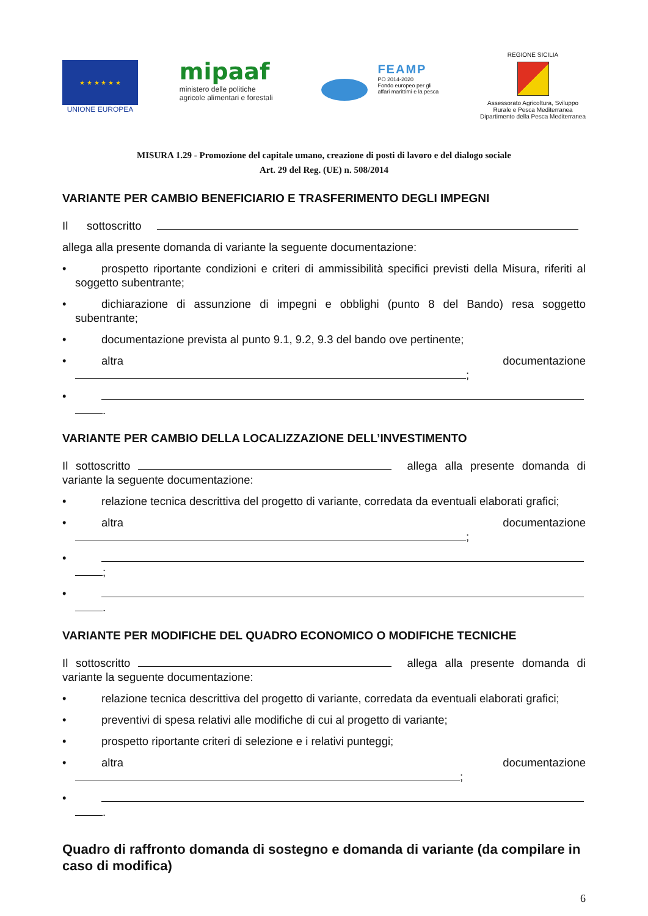★ ★ ★ ★ ★ ★
UNIONE EUROPEA
mipaaf
ministero delle politiche
agricole alimentari e forestali
FEAMP
PO 2014-2020
Fondo europeo per gli
affari marittimi e la pesca
REGIONE SICILIA
Assessorato Agricoltura, Sviluppo
Rurale e Pesca Mediterranea
Dipartimento della Pesca Mediterranea
MISURA 1.29 - Promozione del capitale umano, creazione di posti di lavoro e del dialogo sociale
Art. 29 del Reg. (UE) n. 508/2014
VARIANTE PER CAMBIO BENEFICIARIO E TRASFERIMENTO DEGLI IMPEGNI
Il sottoscritto
allega alla presente domanda di variante la seguente documentazione:
• prospetto riportante condizioni e criteri di ammissibilità specifici previsti della Misura, riferiti al soggetto subentrante;
• dichiarazione di assunzione di impegni e obblighi (punto 8 del Bando) resa soggetto subentrante;
• documentazione prevista al punto 9.1, 9.2, 9.3 del bando ove pertinente;
• altra documentazione
;
•
.
VARIANTE PER CAMBIO DELLA LOCALIZZAZIONE DELL’INVESTIMENTO
Il sottoscritto allega alla presente domanda di variante la seguente documentazione:
• relazione tecnica descrittiva del progetto di variante, corredata da eventuali elaborati grafici;
• altra documentazione
;
•
;
•
.
VARIANTE PER MODIFICHE DEL QUADRO ECONOMICO O MODIFICHE TECNICHE
Il sottoscritto allega alla presente domanda di variante la seguente documentazione:
• relazione tecnica descrittiva del progetto di variante, corredata da eventuali elaborati grafici;
• preventivi di spesa relativi alle modifiche di cui al progetto di variante;
• prospetto riportante criteri di selezione e i relativi punteggi;
• altra documentazione
;
•
.
Quadro di raffronto domanda di sostegno e domanda di variante (da compilare in caso di modifica)
6